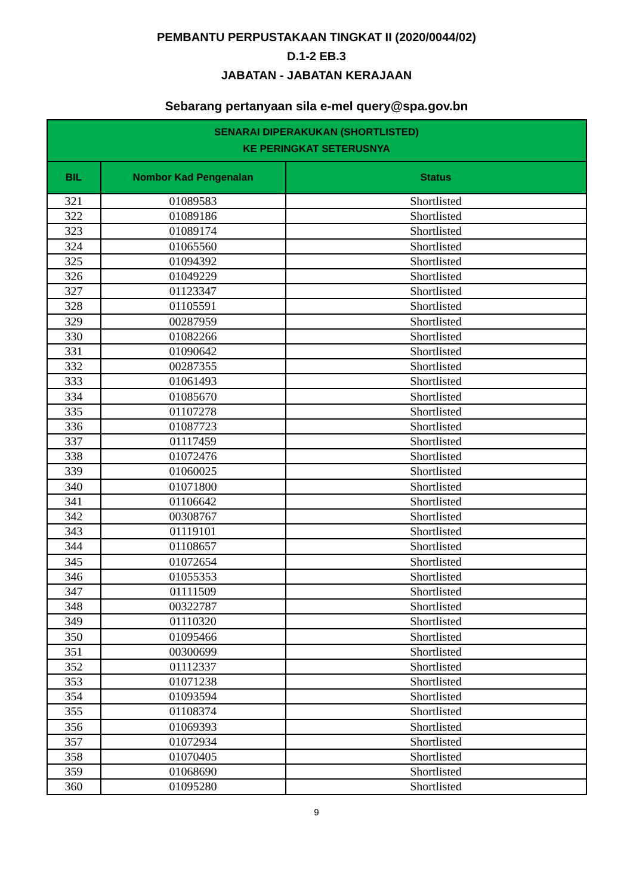PEMBANTU PERPUSTAKAAN TINGKAT II (2020/0044/02)
D.1-2 EB.3
JABATAN - JABATAN KERAJAAN
Sebarang pertanyaan sila e-mel query@spa.gov.bn
| SENARAI DIPERAKUKAN (SHORTLISTED) KE PERINGKAT SETERUSNYA | | |
| --- | --- | --- |
| BIL | Nombor Kad Pengenalan | Status |
| 321 | 01089583 | Shortlisted |
| 322 | 01089186 | Shortlisted |
| 323 | 01089174 | Shortlisted |
| 324 | 01065560 | Shortlisted |
| 325 | 01094392 | Shortlisted |
| 326 | 01049229 | Shortlisted |
| 327 | 01123347 | Shortlisted |
| 328 | 01105591 | Shortlisted |
| 329 | 00287959 | Shortlisted |
| 330 | 01082266 | Shortlisted |
| 331 | 01090642 | Shortlisted |
| 332 | 00287355 | Shortlisted |
| 333 | 01061493 | Shortlisted |
| 334 | 01085670 | Shortlisted |
| 335 | 01107278 | Shortlisted |
| 336 | 01087723 | Shortlisted |
| 337 | 01117459 | Shortlisted |
| 338 | 01072476 | Shortlisted |
| 339 | 01060025 | Shortlisted |
| 340 | 01071800 | Shortlisted |
| 341 | 01106642 | Shortlisted |
| 342 | 00308767 | Shortlisted |
| 343 | 01119101 | Shortlisted |
| 344 | 01108657 | Shortlisted |
| 345 | 01072654 | Shortlisted |
| 346 | 01055353 | Shortlisted |
| 347 | 01111509 | Shortlisted |
| 348 | 00322787 | Shortlisted |
| 349 | 01110320 | Shortlisted |
| 350 | 01095466 | Shortlisted |
| 351 | 00300699 | Shortlisted |
| 352 | 01112337 | Shortlisted |
| 353 | 01071238 | Shortlisted |
| 354 | 01093594 | Shortlisted |
| 355 | 01108374 | Shortlisted |
| 356 | 01069393 | Shortlisted |
| 357 | 01072934 | Shortlisted |
| 358 | 01070405 | Shortlisted |
| 359 | 01068690 | Shortlisted |
| 360 | 01095280 | Shortlisted |
9